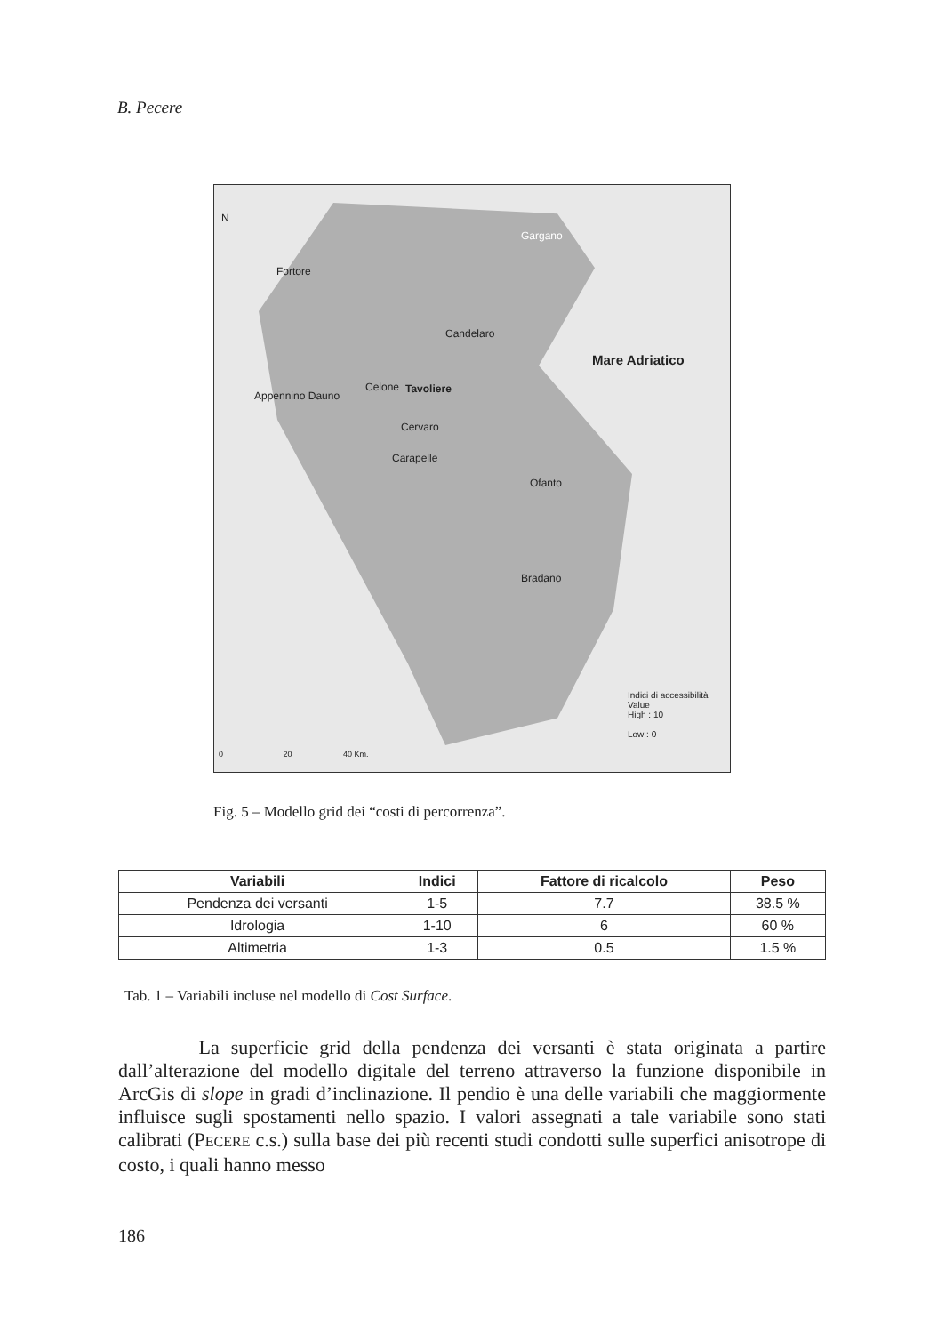B. Pecere
N
Gargano
Fortore
Candelaro
Mare Adriatico
Celone Tavoliere
Appennino Dauno
Cervaro
Carapelle
Ofanto
Bradano
Indici di accessibilità
Value
High : 10
Low : 0
0 20 40 Km.
Fig. 5 – Modello grid dei “costi di percorrenza”.
| Variabili | Indici | Fattore di ricalcolo | Peso |
| --- | --- | --- | --- |
| Pendenza dei versanti | 1-5 | 7.7 | 38.5 % |
| Idrologia | 1-10 | 6 | 60 % |
| Altimetria | 1-3 | 0.5 | 1.5 % |
Tab. 1 – Variabili incluse nel modello di Cost Surface.
La superficie grid della pendenza dei versanti è stata originata a partire dall’alterazione del modello digitale del terreno attraverso la funzione disponibile in ArcGis di slope in gradi d’inclinazione. Il pendio è una delle variabili che maggiormente influisce sugli spostamenti nello spazio. I valori assegnati a tale variabile sono stati calibrati (PECERE c.s.) sulla base dei più recenti studi condotti sulle superfici anisotrope di costo, i quali hanno messo
186